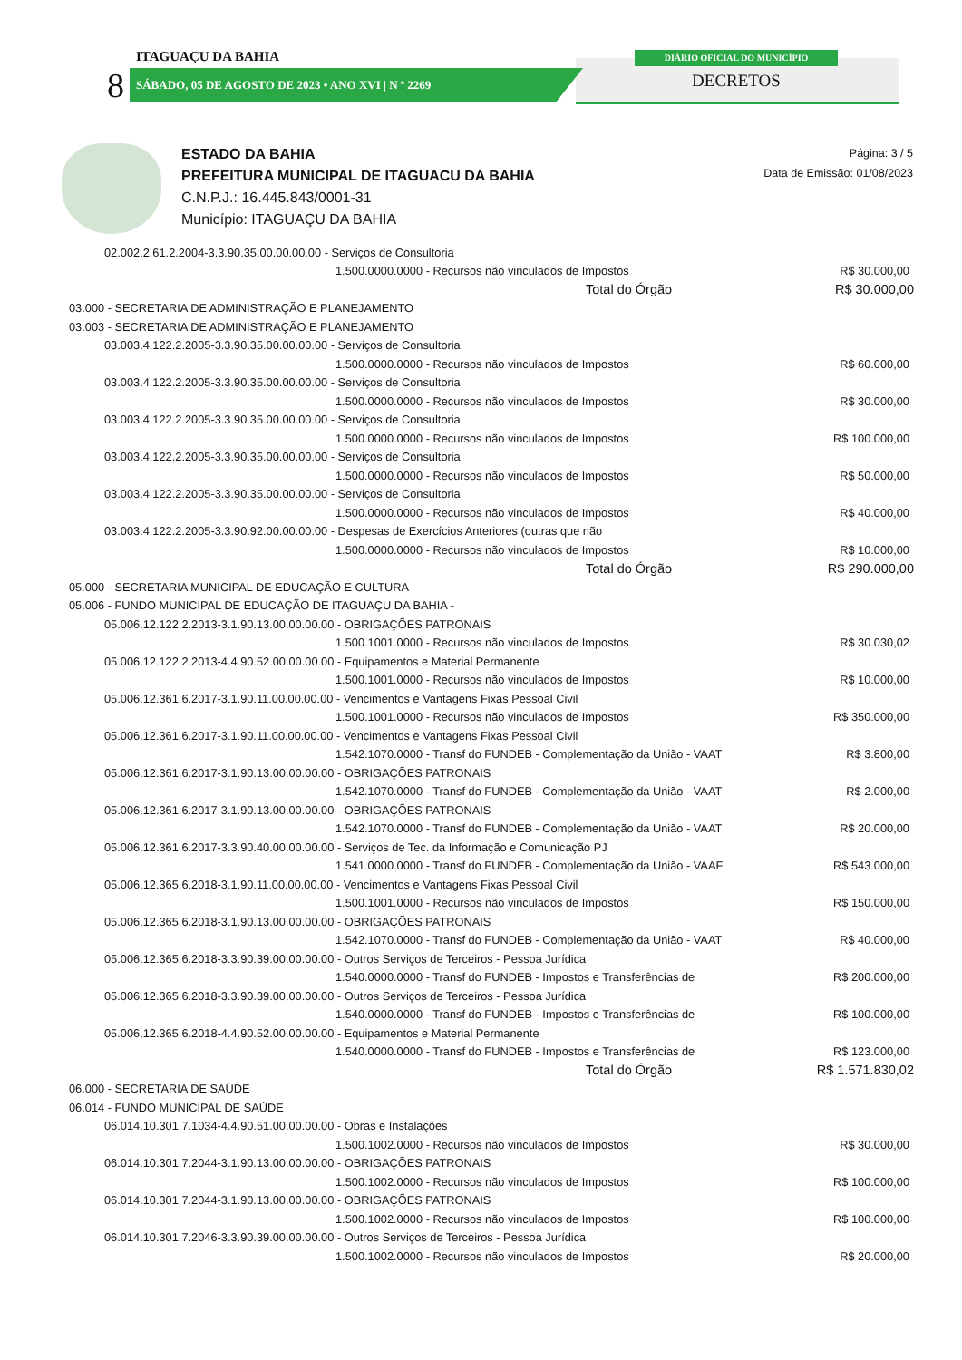ITAGUAÇU DA BAHIA
8 SÁBADO, 05 DE AGOSTO DE 2023 • ANO XVI | N º 2269
DIÁRIO OFICIAL DO MUNICÍPIO
DECRETOS
ESTADO DA BAHIA
PREFEITURA MUNICIPAL DE ITAGUACU DA BAHIA
C.N.P.J.: 16.445.843/0001-31
Município: ITAGUAÇU DA BAHIA
Página: 3 / 5
Data de Emissão: 01/08/2023
| 02.002.2.61.2.2004-3.3.90.35.00.00.00.00 - Serviços de Consultoria | |
| 1.500.0000.0000 - Recursos não vinculados de Impostos | R$ 30.000,00 |
| Total do Órgão | R$ 30.000,00 |
| 03.000 - SECRETARIA DE ADMINISTRAÇÃO E PLANEJAMENTO | |
| 03.003 - SECRETARIA DE ADMINISTRAÇÃO E PLANEJAMENTO | |
| 03.003.4.122.2.2005-3.3.90.35.00.00.00.00 - Serviços de Consultoria | |
| 1.500.0000.0000 - Recursos não vinculados de Impostos | R$ 60.000,00 |
| 03.003.4.122.2.2005-3.3.90.35.00.00.00.00 - Serviços de Consultoria | |
| 1.500.0000.0000 - Recursos não vinculados de Impostos | R$ 30.000,00 |
| 03.003.4.122.2.2005-3.3.90.35.00.00.00.00 - Serviços de Consultoria | |
| 1.500.0000.0000 - Recursos não vinculados de Impostos | R$ 100.000,00 |
| 03.003.4.122.2.2005-3.3.90.35.00.00.00.00 - Serviços de Consultoria | |
| 1.500.0000.0000 - Recursos não vinculados de Impostos | R$ 50.000,00 |
| 03.003.4.122.2.2005-3.3.90.35.00.00.00.00 - Serviços de Consultoria | |
| 1.500.0000.0000 - Recursos não vinculados de Impostos | R$ 40.000,00 |
| 03.003.4.122.2.2005-3.3.90.92.00.00.00.00 - Despesas de Exercícios Anteriores (outras que não | |
| 1.500.0000.0000 - Recursos não vinculados de Impostos | R$ 10.000,00 |
| Total do Órgão | R$ 290.000,00 |
| 05.000 - SECRETARIA MUNICIPAL DE EDUCAÇÃO E CULTURA | |
| 05.006 - FUNDO MUNICIPAL DE EDUCAÇÃO DE ITAGUAÇU DA BAHIA - | |
| 05.006.12.122.2.2013-3.1.90.13.00.00.00.00 - OBRIGAÇÕES PATRONAIS | |
| 1.500.1001.0000 - Recursos não vinculados de Impostos | R$ 30.030,02 |
| 05.006.12.122.2.2013-4.4.90.52.00.00.00.00 - Equipamentos e Material Permanente | |
| 1.500.1001.0000 - Recursos não vinculados de Impostos | R$ 10.000,00 |
| 05.006.12.361.6.2017-3.1.90.11.00.00.00.00 - Vencimentos e Vantagens Fixas Pessoal Civil | |
| 1.500.1001.0000 - Recursos não vinculados de Impostos | R$ 350.000,00 |
| 05.006.12.361.6.2017-3.1.90.11.00.00.00.00 - Vencimentos e Vantagens Fixas Pessoal Civil | |
| 1.542.1070.0000 - Transf do FUNDEB - Complementação da União - VAAT | R$ 3.800,00 |
| 05.006.12.361.6.2017-3.1.90.13.00.00.00.00 - OBRIGAÇÕES PATRONAIS | |
| 1.542.1070.0000 - Transf do FUNDEB - Complementação da União - VAAT | R$ 2.000,00 |
| 05.006.12.361.6.2017-3.1.90.13.00.00.00.00 - OBRIGAÇÕES PATRONAIS | |
| 1.542.1070.0000 - Transf do FUNDEB - Complementação da União - VAAT | R$ 20.000,00 |
| 05.006.12.361.6.2017-3.3.90.40.00.00.00.00 - Serviços de Tec. da Informação e Comunicação PJ | |
| 1.541.0000.0000 - Transf do FUNDEB - Complementação da União - VAAF | R$ 543.000,00 |
| 05.006.12.365.6.2018-3.1.90.11.00.00.00.00 - Vencimentos e Vantagens Fixas Pessoal Civil | |
| 1.500.1001.0000 - Recursos não vinculados de Impostos | R$ 150.000,00 |
| 05.006.12.365.6.2018-3.1.90.13.00.00.00.00 - OBRIGAÇÕES PATRONAIS | |
| 1.542.1070.0000 - Transf do FUNDEB - Complementação da União - VAAT | R$ 40.000,00 |
| 05.006.12.365.6.2018-3.3.90.39.00.00.00.00 - Outros Serviços de Terceiros - Pessoa Jurídica | |
| 1.540.0000.0000 - Transf do FUNDEB - Impostos e Transferências de | R$ 200.000,00 |
| 05.006.12.365.6.2018-3.3.90.39.00.00.00.00 - Outros Serviços de Terceiros - Pessoa Jurídica | |
| 1.540.0000.0000 - Transf do FUNDEB - Impostos e Transferências de | R$ 100.000,00 |
| 05.006.12.365.6.2018-4.4.90.52.00.00.00.00 - Equipamentos e Material Permanente | |
| 1.540.0000.0000 - Transf do FUNDEB - Impostos e Transferências de | R$ 123.000,00 |
| Total do Órgão | R$ 1.571.830,02 |
| 06.000 - SECRETARIA DE SAÚDE | |
| 06.014 - FUNDO MUNICIPAL DE SAÚDE | |
| 06.014.10.301.7.1034-4.4.90.51.00.00.00.00 - Obras e Instalações | |
| 1.500.1002.0000 - Recursos não vinculados de Impostos | R$ 30.000,00 |
| 06.014.10.301.7.2044-3.1.90.13.00.00.00.00 - OBRIGAÇÕES PATRONAIS | |
| 1.500.1002.0000 - Recursos não vinculados de Impostos | R$ 100.000,00 |
| 06.014.10.301.7.2044-3.1.90.13.00.00.00.00 - OBRIGAÇÕES PATRONAIS | |
| 1.500.1002.0000 - Recursos não vinculados de Impostos | R$ 100.000,00 |
| 06.014.10.301.7.2046-3.3.90.39.00.00.00.00 - Outros Serviços de Terceiros - Pessoa Jurídica | |
| 1.500.1002.0000 - Recursos não vinculados de Impostos | R$ 20.000,00 |